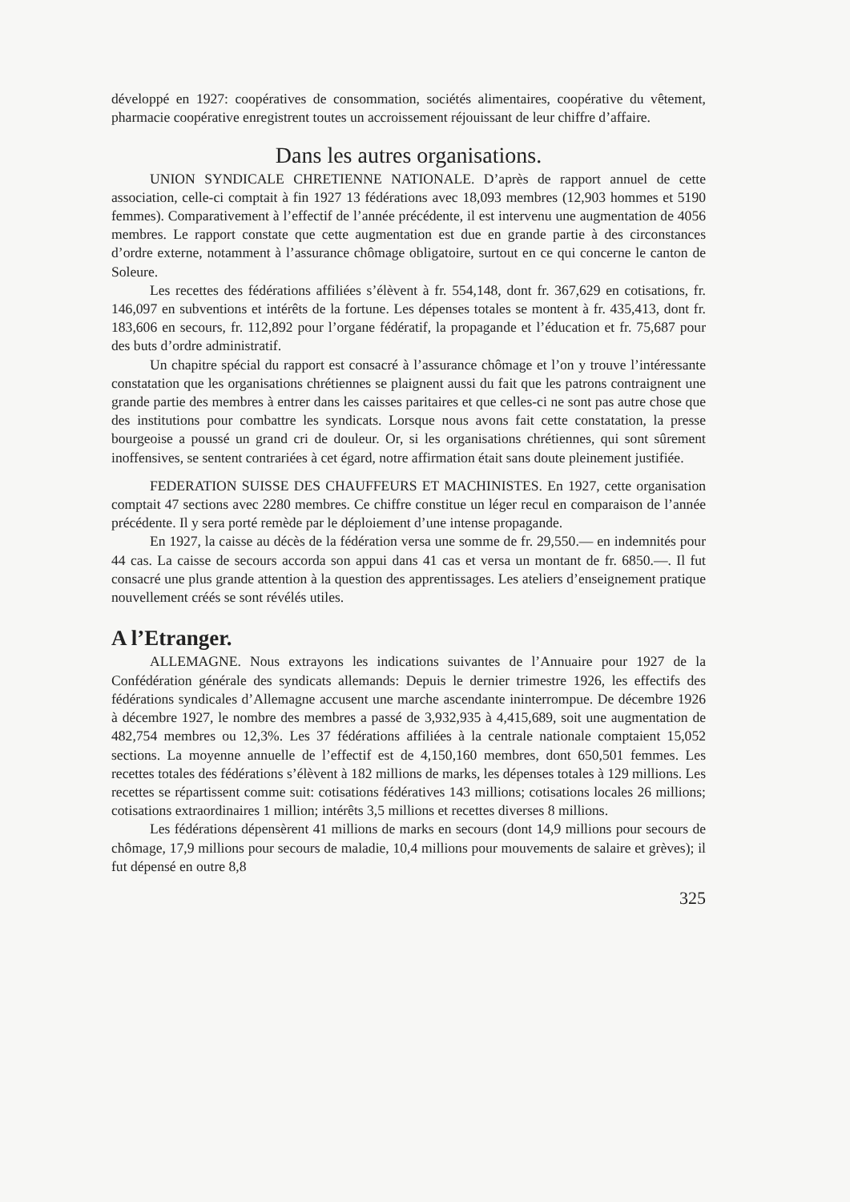développé en 1927: coopératives de consommation, sociétés alimentaires, coopérative du vêtement, pharmacie coopérative enregistrent toutes un accroissement réjouissant de leur chiffre d’affaire.
Dans les autres organisations.
UNION SYNDICALE CHRETIENNE NATIONALE. D’après de rapport annuel de cette association, celle-ci comptait à fin 1927 13 fédérations avec 18,093 membres (12,903 hommes et 5190 femmes). Comparativement à l’effectif de l’année précédente, il est intervenu une augmentation de 4056 membres. Le rapport constate que cette augmentation est due en grande partie à des circonstances d’ordre externe, notamment à l’assurance chômage obligatoire, surtout en ce qui concerne le canton de Soleure.
Les recettes des fédérations affiliées s’élèvent à fr. 554,148, dont fr. 367,629 en cotisations, fr. 146,097 en subventions et intérêts de la fortune. Les dépenses totales se montent à fr. 435,413, dont fr. 183,606 en secours, fr. 112,892 pour l’organe fédératif, la propagande et l’éducation et fr. 75,687 pour des buts d’ordre administratif.
Un chapitre spécial du rapport est consacré à l’assurance chômage et l’on y trouve l’intéressante constatation que les organisations chrétiennes se plaignent aussi du fait que les patrons contraignent une grande partie des membres à entrer dans les caisses paritaires et que celles-ci ne sont pas autre chose que des institutions pour combattre les syndicats. Lorsque nous avons fait cette constatation, la presse bourgeoise a poussé un grand cri de douleur. Or, si les organisations chrétiennes, qui sont sûrement inoffensives, se sentent contrariées à cet égard, notre affirmation était sans doute pleinement justifiée.
FEDERATION SUISSE DES CHAUFFEURS ET MACHINISTES. En 1927, cette organisation comptait 47 sections avec 2280 membres. Ce chiffre constitue un léger recul en comparaison de l’année précédente. Il y sera porté remède par le déploiement d’une intense propagande.
En 1927, la caisse au décès de la fédération versa une somme de fr. 29,550.— en indemnités pour 44 cas. La caisse de secours accorda son appui dans 41 cas et versa un montant de fr. 6850.—. Il fut consacré une plus grande attention à la question des apprentissages. Les ateliers d’enseignement pratique nouvellement créés se sont révélés utiles.
A l’Etranger.
ALLEMAGNE. Nous extrayons les indications suivantes de l’Annuaire pour 1927 de la Confédération générale des syndicats allemands: Depuis le dernier trimestre 1926, les effectifs des fédérations syndicales d’Allemagne accusent une marche ascendante ininterrompue. De décembre 1926 à décembre 1927, le nombre des membres a passé de 3,932,935 à 4,415,689, soit une augmentation de 482,754 membres ou 12,3%. Les 37 fédérations affiliées à la centrale nationale comptaient 15,052 sections. La moyenne annuelle de l’effectif est de 4,150,160 membres, dont 650,501 femmes. Les recettes totales des fédérations s’élèvent à 182 millions de marks, les dépenses totales à 129 millions. Les recettes se répartissent comme suit: cotisations fédératives 143 millions; cotisations locales 26 millions; cotisations extraordinaires 1 million; intérêts 3,5 millions et recettes diverses 8 millions.
Les fédérations dépensèrent 41 millions de marks en secours (dont 14,9 millions pour secours de chômage, 17,9 millions pour secours de maladie, 10,4 millions pour mouvements de salaire et grèves); il fut dépensé en outre 8,8
325